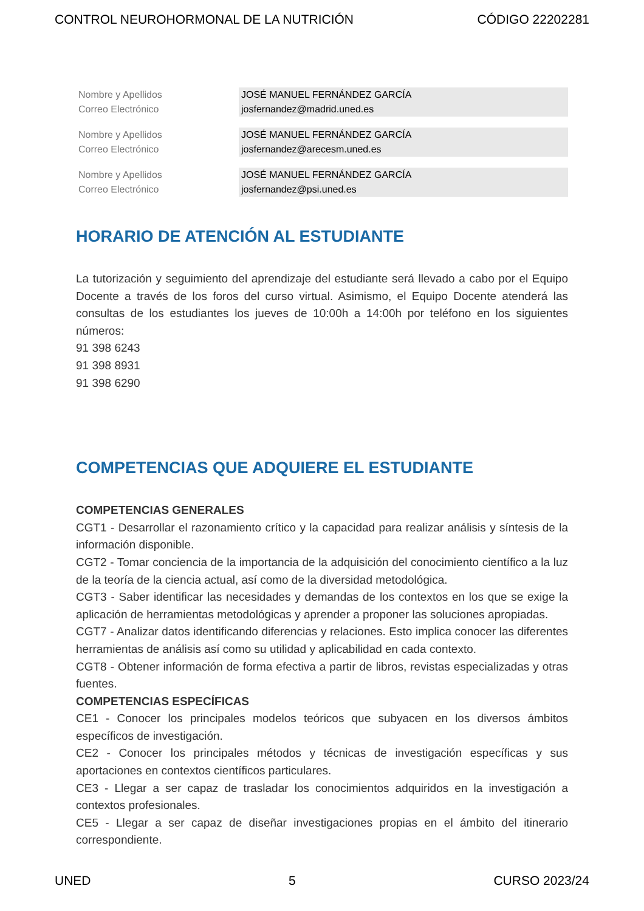CONTROL NEUROHORMONAL DE LA NUTRICIÓN CÓDIGO 22202281
| Nombre y Apellidos | JOSÉ MANUEL FERNÁNDEZ GARCÍA |
| Correo Electrónico | josfernandez@madrid.uned.es |
| Nombre y Apellidos | JOSÉ MANUEL FERNÁNDEZ GARCÍA |
| Correo Electrónico | josfernandez@arecesm.uned.es |
| Nombre y Apellidos | JOSÉ MANUEL FERNÁNDEZ GARCÍA |
| Correo Electrónico | josfernandez@psi.uned.es |
HORARIO DE ATENCIÓN AL ESTUDIANTE
La tutorización y seguimiento del aprendizaje del estudiante será llevado a cabo por el Equipo Docente a través de los foros del curso virtual. Asimismo, el Equipo Docente atenderá las consultas de los estudiantes los jueves de 10:00h a 14:00h por teléfono en los siguientes números:
91 398 6243
91 398 8931
91 398 6290
COMPETENCIAS QUE ADQUIERE EL ESTUDIANTE
COMPETENCIAS GENERALES
CGT1 - Desarrollar el razonamiento crítico y la capacidad para realizar análisis y síntesis de la información disponible.
CGT2 - Tomar conciencia de la importancia de la adquisición del conocimiento científico a la luz de la teoría de la ciencia actual, así como de la diversidad metodológica.
CGT3 - Saber identificar las necesidades y demandas de los contextos en los que se exige la aplicación de herramientas metodológicas y aprender a proponer las soluciones apropiadas.
CGT7 - Analizar datos identificando diferencias y relaciones. Esto implica conocer las diferentes herramientas de análisis así como su utilidad y aplicabilidad en cada contexto.
CGT8 - Obtener información de forma efectiva a partir de libros, revistas especializadas y otras fuentes.
COMPETENCIAS ESPECÍFICAS
CE1 - Conocer los principales modelos teóricos que subyacen en los diversos ámbitos específicos de investigación.
CE2 - Conocer los principales métodos y técnicas de investigación específicas y sus aportaciones en contextos científicos particulares.
CE3 - Llegar a ser capaz de trasladar los conocimientos adquiridos en la investigación a contextos profesionales.
CE5 - Llegar a ser capaz de diseñar investigaciones propias en el ámbito del itinerario correspondiente.
UNED 5 CURSO 2023/24